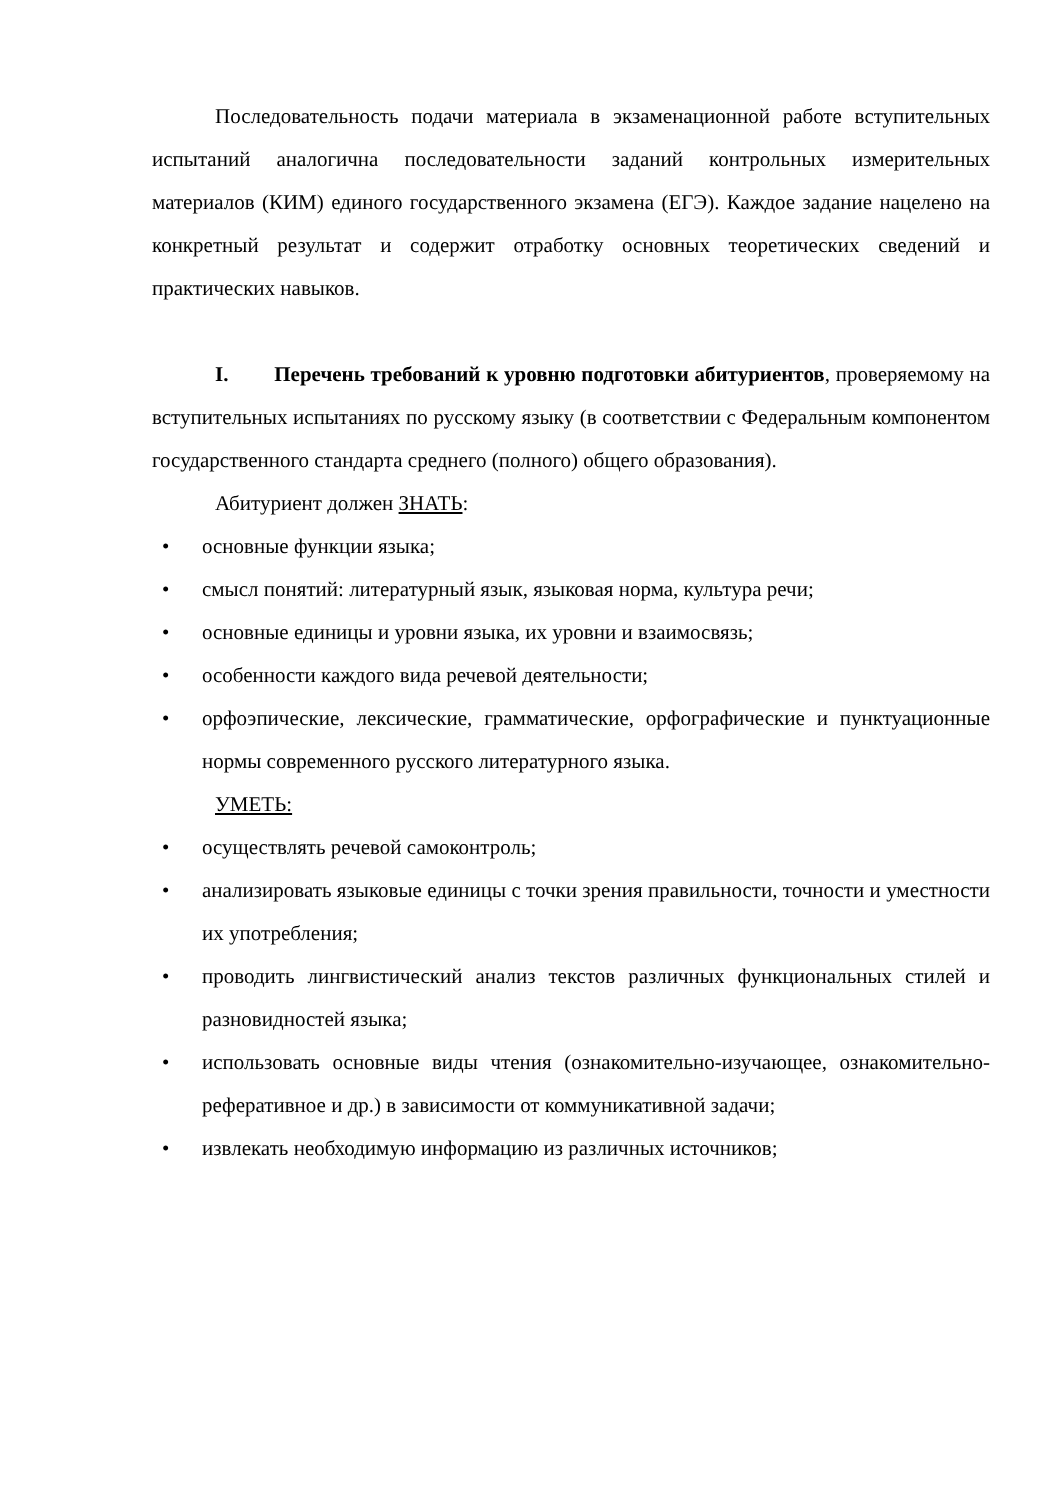Последовательность подачи материала в экзаменационной работе вступительных испытаний аналогична последовательности заданий контрольных измерительных материалов (КИМ) единого государственного экзамена (ЕГЭ). Каждое задание нацелено на конкретный результат и содержит отработку основных теоретических сведений и практических навыков.
I. Перечень требований к уровню подготовки абитуриентов, проверяемому на вступительных испытаниях по русскому языку (в соответствии с Федеральным компонентом государственного стандарта среднего (полного) общего образования).
Абитуриент должен ЗНАТЬ:
• основные функции языка;
• смысл понятий: литературный язык, языковая норма, культура речи;
• основные единицы и уровни языка, их уровни и взаимосвязь;
• особенности каждого вида речевой деятельности;
• орфоэпические, лексические, грамматические, орфографические и пунктуационные нормы современного русского литературного языка.
УМЕТЬ:
• осуществлять речевой самоконтроль;
• анализировать языковые единицы с точки зрения правильности, точности и уместности их употребления;
• проводить лингвистический анализ текстов различных функциональных стилей и разновидностей языка;
• использовать основные виды чтения (ознакомительно-изучающее, ознакомительно-реферативное и др.) в зависимости от коммуникативной задачи;
• извлекать необходимую информацию из различных источников;